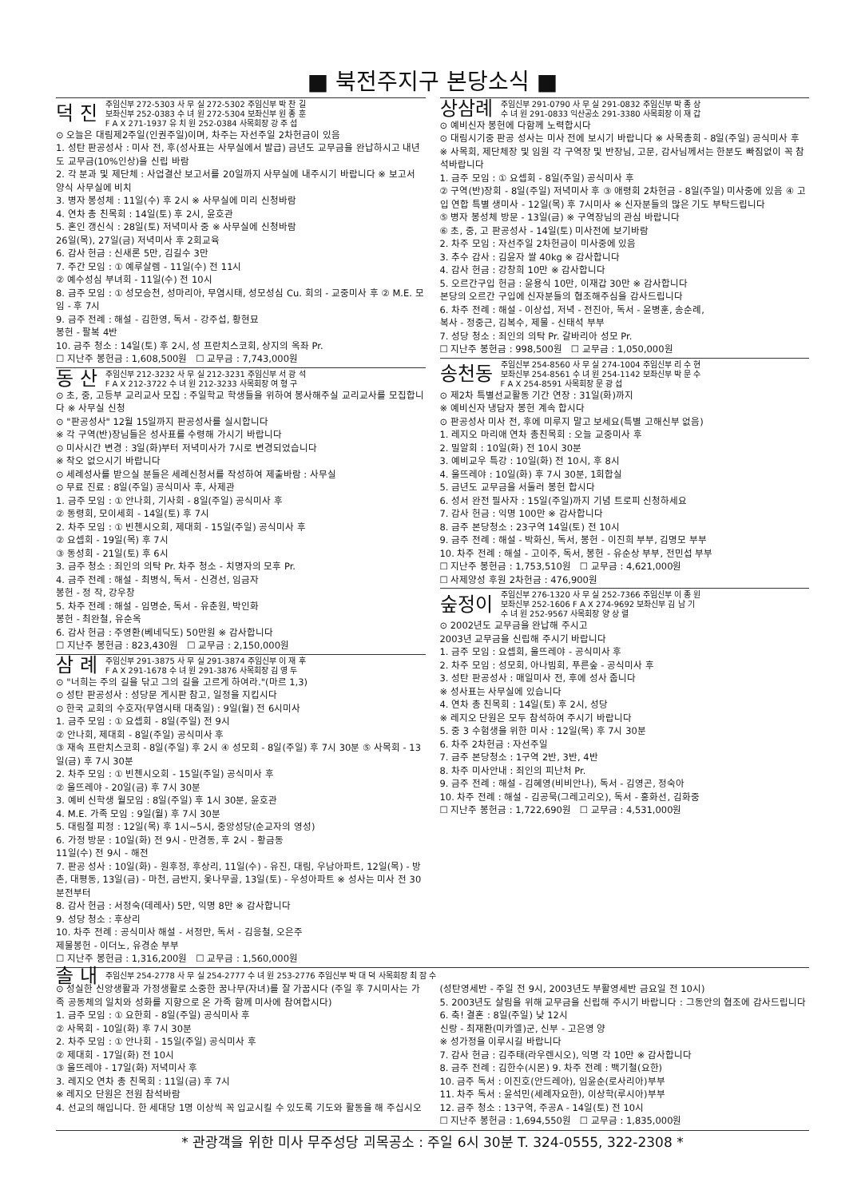■ 북전주지구 본당소식 ■
덕 진 주임신부 272-5303 사 무 실 272-5302 주임신부 박 찬 길
보좌신부 252-0383 수 녀 원 272-5304 보좌신부 원 종 훈
F A X 271-1937 유 치 원 252-0384 사목회장 강 주 섭
⊙ 오늘은 대림제2주일(인권주일)이며, 차주는 자선주일 2차헌금이 있음
1. 성탄 판공성사 : 미사 전, 후(성사표는 사무실에서 발급) 금년도 교무금을 완납하시고 내년도 교무금(10%인상)을 신립 바람
2. 각 분과 및 제단체 : 사업결산 보고서를 20일까지 사무실에 내주시기 바랍니다 ※ 보고서 양식 사무실에 비치
3. 병자 봉성체 : 11일(수) 후 2시 ※ 사무실에 미리 신청바람
4. 연차 총 친목회 : 14일(토) 후 2시, 윤호관
5. 혼인 갱신식 : 28일(토) 저녁미사 중 ※ 사무실에 신청바람
26일(목), 27일(금) 저녁미사 후 2회교육
6. 감사 헌금 : 신새론 5만, 김길수 3만
7. 주간 모임 : ① 예루살렘 - 11일(수) 전 11시
② 예수성심 부녀회 - 11일(수) 전 10시
8. 금주 모임 : ① 성모승천, 성마리아, 무염시태, 성모성심 Cu. 회의 - 교중미사 후 ② M.E. 모임 - 후 7시
9. 금주 전례 : 해설 - 김한영, 독서 - 강주섭, 황현묘
봉헌 - 팔복 4반
10. 금주 청소 : 14일(토) 후 2시, 성 프란치스코회, 상지의 옥좌 Pr.
☐ 지난주 봉헌금 : 1,608,500원 ☐ 교무금 : 7,743,000원
동 산 주임신부 212-3232 사 무 실 212-3231 주임신부 서 광 석
F A X 212-3722 수 녀 원 212-3233 사목회장 여 형 구
⊙ 초, 중, 고등부 교리교사 모집 : 주일학교 학생들을 위하여 봉사해주실 교리교사를 모집합니다 ※ 사무실 신청
⊙ "판공성사" 12월 15일까지 판공성사를 실시합니다
※ 각 구역(반)장님들은 성사표를 수령해 가시기 바랍니다
⊙ 미사시간 변경 : 3일(화)부터 저녁미사가 7시로 변경되었습니다
※ 착오 없으시기 바랍니다
⊙ 세례성사를 받으실 분들은 세례신청서를 작성하여 제출바람 : 사무실
⊙ 무료 진료 : 8일(주일) 공식미사 후, 사제관
1. 금주 모임 : ① 안나회, 기사회 - 8일(주일) 공식미사 후
② 동령회, 모이세회 - 14일(토) 후 7시
2. 차주 모임 : ① 빈첸시오회, 제대회 - 15일(주일) 공식미사 후
② 요셉회 - 19일(목) 후 7시
③ 동성회 - 21일(토) 후 6시
3. 금주 청소 : 죄인의 의탁 Pr. 차주 청소 - 치명자의 모후 Pr.
4. 금주 전례 : 해설 - 최병식, 독서 - 신경선, 임금자
봉헌 - 정 작, 강우창
5. 차주 전례 : 해설 - 임명순, 독서 - 유춘원, 박인화
봉헌 - 최완철, 유순옥
6. 감사 헌금 : 주영환(베네딕도) 50만원 ※ 감사합니다
☐ 지난주 봉헌금 : 823,430원 ☐ 교무금 : 2,150,000원
삼 례 주임신부 291-3875 사 무 실 291-3874 주임신부 이 재 후
F A X 291-1678 수 녀 원 291-3876 사목회장 김 영 두
⊙ "너희는 주의 길을 닦고 그의 길을 고르게 하여라."(마르 1,3)
⊙ 성탄 판공성사 : 성당문 게시판 참고, 일정을 지킵시다
⊙ 한국 교회의 수호자(무염시태 대축일) : 9일(월) 전 6시미사
1. 금주 모임 : ① 요셉회 - 8일(주일) 전 9시
② 안나회, 제대회 - 8일(주일) 공식미사 후
③ 재속 프란치스코회 - 8일(주일) 후 2시 ④ 성모회 - 8일(주일) 후 7시 30분 ⑤ 사목회 - 13일(금) 후 7시 30분
2. 차주 모임 : ① 빈첸시오회 - 15일(주일) 공식미사 후
② 울뜨레야 - 20일(금) 후 7시 30분
3. 예비 신학생 월모임 : 8일(주일) 후 1시 30분, 윤호관
4. M.E. 가족 모임 : 9일(월) 후 7시 30분
5. 대림절 피정 : 12일(목) 후 1시~5시, 중앙성당(순교자의 영성)
6. 가정 방문 : 10일(화) 전 9시 - 만경동, 후 2시 - 황금동
11일(수) 전 9시 - 해전
7. 판공 성사 : 10일(화) - 원후정, 후상리, 11일(수) - 유진, 대림, 우남아파트, 12일(목) - 방촌, 대평동, 13일(금) - 마천, 금반지, 옻나무골, 13일(토) - 우성아파트 ※ 성사는 미사 전 30분전부터
8. 감사 헌금 : 서정숙(데레사) 5만, 익명 8만 ※ 감사합니다
9. 성당 청소 : 후상리
10. 차주 전례 : 공식미사 해설 - 서정만, 독서 - 김응철, 오은주
제물봉헌 - 이더노, 유경순 부부
☐ 지난주 봉헌금 : 1,316,200원 ☐ 교무금 : 1,560,000원
상삼례 주임신부 291-0790 사 무 실 291-0832 주임신부 박 종 상
수 녀 원 291-0833 익산공소 291-3380 사목회장 이 재 갑
⊙ 예비신자 봉헌에 다함께 노력합시다
⊙ 대림시기중 판공 성사는 미사 전에 보시기 바랍니다 ※ 사목총회 - 8일(주일) 공식미사 후 ※ 사목회, 제단체장 및 임원 각 구역장 및 반장님, 고문, 감사님께서는 한분도 빠짐없이 꼭 참석바랍니다
1. 금주 모임 : ① 요셉회 - 8일(주일) 공식미사 후
② 구역(반)장회 - 8일(주일) 저녁미사 후 ③ 애령회 2차헌금 - 8일(주일) 미사중에 있음 ④ 고입 연합 특별 생미사 - 12일(목) 후 7시미사 ※ 신자분들의 많은 기도 부탁드립니다
⑤ 병자 봉성체 방문 - 13일(금) ※ 구역장님의 관심 바랍니다
⑥ 초, 중, 고 판공성사 - 14일(토) 미사전에 보기바람
2. 차주 모임 : 자선주일 2차헌금이 미사중에 있음
3. 추수 감사 : 김윤자 쌀 40kg ※ 감사합니다
4. 감사 헌금 : 강창희 10만 ※ 감사합니다
5. 오르간구입 헌금 : 윤용식 10만, 이재갑 30만 ※ 감사합니다
본당의 오르간 구입에 신자분들의 협조해주심을 감사드립니다
6. 차주 전례 : 해설 - 이상섭, 저녁 - 전진아, 독서 - 윤병훈, 송순례,
복사 - 정중근, 김복수, 제물 - 신태석 부부
7. 성당 청소 : 죄인의 의탁 Pr. 갈바리아 성모 Pr.
☐ 지난주 봉헌금 : 998,500원 ☐ 교무금 : 1,050,000원
송천동 주임신부 254-8560 사 무 실 274-1004 주임신부 리 수 현
보좌신부 254-8561 수 녀 원 254-1142 보좌신부 박 문 수
F A X 254-8591 사목회장 문 광 섭
⊙ 제2차 특별선교활동 기간 연장 : 31일(화)까지
※ 예비신자 냉담자 봉헌 계속 합시다
⊙ 판공성사 미사 전, 후에 미루지 말고 보세요(특별 고해신부 없음)
1. 레지오 마리애 연차 총친목회 : 오늘 교중미사 후
2. 밀알회 : 10일(화) 전 10시 30분
3. 예비교우 특강 : 10일(화) 전 10시, 후 8시
4. 울뜨레야 : 10일(화) 후 7시 30분, 1회합실
5. 금년도 교무금을 서둘러 봉헌 합시다
6. 성서 완전 필사자 : 15일(주일)까지 기념 트로피 신청하세요
7. 감사 헌금 : 익명 100만 ※ 감사합니다
8. 금주 본당청소 : 23구역 14일(토) 전 10시
9. 금주 전례 : 해설 - 박화신, 독서, 봉헌 - 이진희 부부, 김명모 부부
10. 차주 전례 : 해설 - 고이주, 독서, 봉헌 - 유순상 부부, 전민섭 부부
☐ 지난주 봉헌금 : 1,753,510원 ☐ 교무금 : 4,621,000원
☐ 사제양성 후원 2차헌금 : 476,900원
숲정이 주임신부 276-1320 사 무 실 252-7366 주임신부 이 종 원
보좌신부 252-1606 F A X 274-9692 보좌신부 김 남 기
수 녀 원 252-9567 사목회장 양 상 렬
⊙ 2002년도 교무금을 완납해 주시고
2003년 교무금을 신립해 주시기 바랍니다
1. 금주 모임 : 요셉회, 울뜨레야 - 공식미사 후
2. 차주 모임 : 성모회, 아나빔회, 푸른숲 - 공식미사 후
3. 성탄 판공성사 : 매일미사 전, 후에 성사 줍니다
※ 성사표는 사무실에 있습니다
4. 연차 총 친목회 : 14일(토) 후 2시, 성당
※ 레지오 단원은 모두 참석하여 주시기 바랍니다
5. 중 3 수험생을 위한 미사 : 12일(목) 후 7시 30분
6. 차주 2차헌금 : 자선주일
7. 금주 본당청소 : 1구역 2반, 3반, 4반
8. 차주 미사안내 : 죄인의 피난처 Pr.
9. 금주 전례 : 해설 - 김혜영(비비안나), 독서 - 김영곤, 정숙아
10. 차주 전례 : 해설 - 김공묵(그레고리오), 독서 - 홍화선, 김화중
☐ 지난주 봉헌금 : 1,722,690원 ☐ 교무금 : 4,531,000원
솔 내 주임신부 254-2778 사 무 실 254-2777 수 녀 원 253-2776 주임신부 박 대 덕 사목회장 최 잠 수
⊙ 성실한 신앙생활과 가정생활로 소중한 꿈나무(자녀)를 잘 가꿉시다 (주일 후 7시미사는 가족 공동체의 일치와 성화를 지향으로 온 가족 함께 미사에 참여합시다)
1. 금주 모임 : ① 요한회 - 8일(주일) 공식미사 후
② 사목회 - 10일(화) 후 7시 30분
2. 차주 모임 : ① 안나회 - 15일(주일) 공식미사 후
② 제대회 - 17일(화) 전 10시
③ 울뜨레야 - 17일(화) 저녁미사 후
3. 레지오 연차 총 친목회 : 11일(금) 후 7시
※ 레지오 단원은 전원 참석바람
4. 선교의 해입니다. 한 세대당 1명 이상씩 꼭 입교시킬 수 있도록 기도와 활동을 해 주십시오
(성탄영세반 - 주일 전 9시, 2003년도 부활영세반 금요일 전 10시)
5. 2003년도 살림을 위해 교무금을 신립해 주시기 바랍니다 : 그동안의 협조에 감사드립니다
6. 축! 결혼 : 8일(주일) 낮 12시
신랑 - 최재환(미카엘)군, 신부 - 고은영 양
※ 성가정을 이루시길 바랍니다
7. 감사 헌금 : 김주태(라우렌시오), 익명 각 10만 ※ 감사합니다
8. 금주 전례 : 김한수(시몬) 9. 차주 전례 : 백기철(요한)
10. 금주 독서 : 이진호(안드레아), 임윤순(로사리아)부부
11. 차주 독서 : 윤석민(세례자요한), 이상학(루시아)부부
12. 금주 청소 : 13구역, 주공A - 14일(토) 전 10시
☐ 지난주 봉헌금 : 1,694,550원 ☐ 교무금 : 1,835,000원
* 관광객을 위한 미사 무주성당 괴목공소 : 주일 6시 30분 T. 324-0555, 322-2308 *